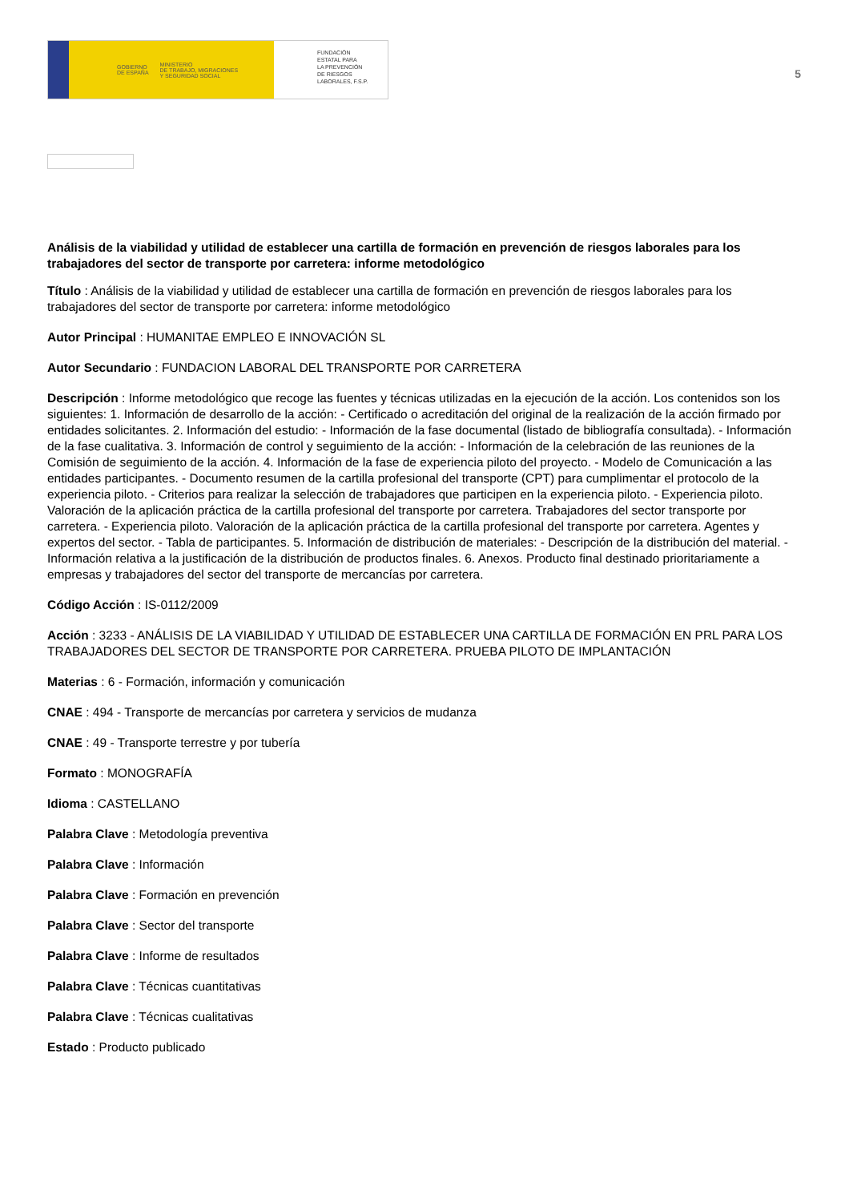GOBIERNO
DE ESPAÑA MINISTERIO
DE TRABAJO, MIGRACIONES
Y SEGURIDAD SOCIAL
FUNDACIÓN
ESTATAL PARA
LA PREVENCIÓN
DE RIESGOS
LABORALES, F.S.P.
5
Análisis de la viabilidad y utilidad de establecer una cartilla de formación en prevención de riesgos laborales para los trabajadores del sector de transporte por carretera: informe metodológico
Título : Análisis de la viabilidad y utilidad de establecer una cartilla de formación en prevención de riesgos laborales para los trabajadores del sector de transporte por carretera: informe metodológico
Autor Principal : HUMANITAE EMPLEO E INNOVACIÓN SL
Autor Secundario : FUNDACION LABORAL DEL TRANSPORTE POR CARRETERA
Descripción : Informe metodológico que recoge las fuentes y técnicas utilizadas en la ejecución de la acción. Los contenidos son los siguientes: 1. Información de desarrollo de la acción: - Certificado o acreditación del original de la realización de la acción firmado por entidades solicitantes. 2. Información del estudio: - Información de la fase documental (listado de bibliografía consultada). - Información de la fase cualitativa. 3. Información de control y seguimiento de la acción: - Información de la celebración de las reuniones de la Comisión de seguimiento de la acción. 4. Información de la fase de experiencia piloto del proyecto. - Modelo de Comunicación a las entidades participantes. - Documento resumen de la cartilla profesional del transporte (CPT) para cumplimentar el protocolo de la experiencia piloto. - Criterios para realizar la selección de trabajadores que participen en la experiencia piloto. - Experiencia piloto. Valoración de la aplicación práctica de la cartilla profesional del transporte por carretera. Trabajadores del sector transporte por carretera. - Experiencia piloto. Valoración de la aplicación práctica de la cartilla profesional del transporte por carretera. Agentes y expertos del sector. - Tabla de participantes. 5. Información de distribución de materiales: - Descripción de la distribución del material. - Información relativa a la justificación de la distribución de productos finales. 6. Anexos. Producto final destinado prioritariamente a empresas y trabajadores del sector del transporte de mercancías por carretera.
Código Acción : IS-0112/2009
Acción : 3233 - ANÁLISIS DE LA VIABILIDAD Y UTILIDAD DE ESTABLECER UNA CARTILLA DE FORMACIÓN EN PRL PARA LOS TRABAJADORES DEL SECTOR DE TRANSPORTE POR CARRETERA. PRUEBA PILOTO DE IMPLANTACIÓN
Materias : 6 - Formación, información y comunicación
CNAE : 494 - Transporte de mercancías por carretera y servicios de mudanza
CNAE : 49 - Transporte terrestre y por tubería
Formato : MONOGRAFÍA
Idioma : CASTELLANO
Palabra Clave : Metodología preventiva
Palabra Clave : Información
Palabra Clave : Formación en prevención
Palabra Clave : Sector del transporte
Palabra Clave : Informe de resultados
Palabra Clave : Técnicas cuantitativas
Palabra Clave : Técnicas cualitativas
Estado : Producto publicado